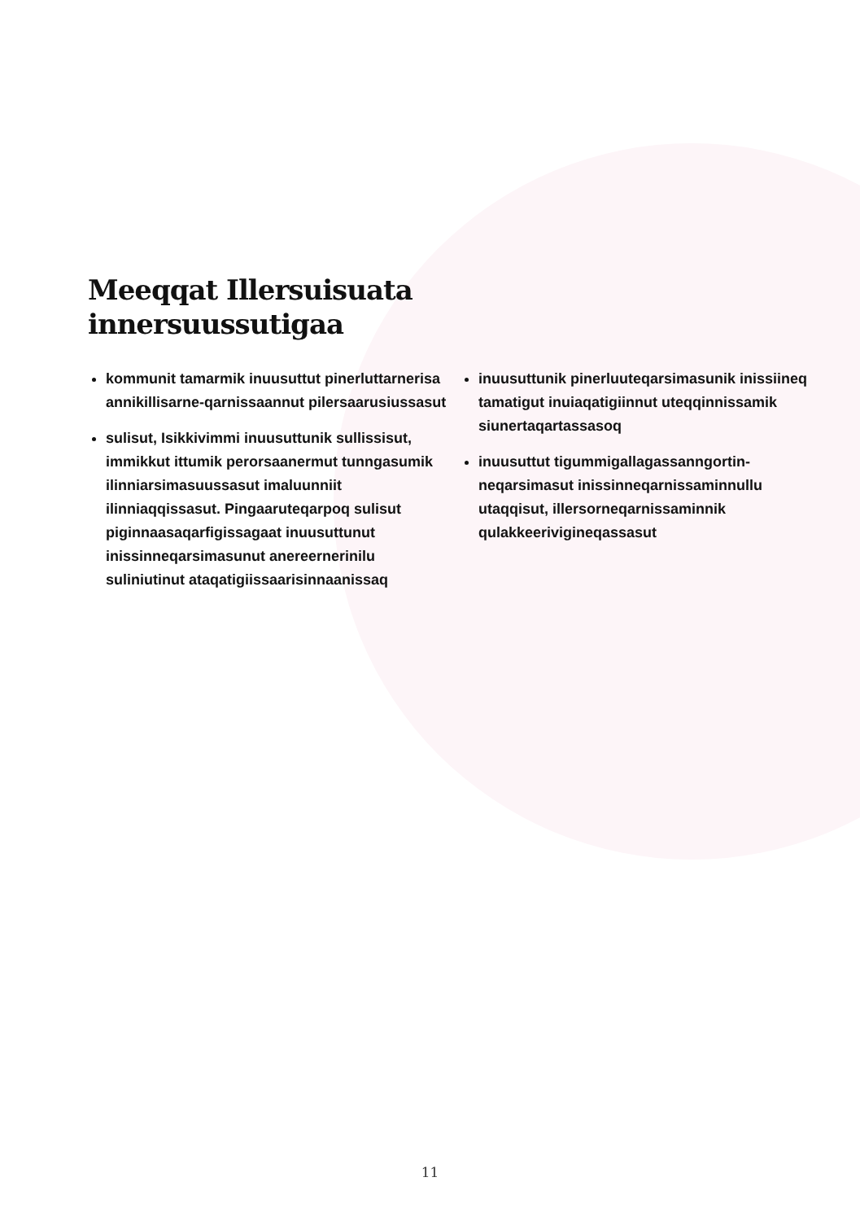Meeqqat Illersuisuata
innersuussutigaa
kommunit tamarmik inuusuttut pinerluttarnerisa annikillisarne-qarnissaannut pilersaarusiussasut
sulisut, Isikkivimmi inuusuttunik sullissisut, immikkut ittumik perorsaanermut tunngasumik ilinniarsimasuussasut imaluunniit ilinniaqqissasut. Pingaaruteqarpoq sulisut piginnaasaqarfigissagaat inuusuttunut inissinneqarsimasunut anereernerinilu suliniutinut ataqatigiissaarisinnaanissaq
inuusuttunik pinerluuteqarsimasunik inissiineq tamatigut inuiaqatigiinnut uteqqinnissamik siunertaqartassasoq
inuusuttut tigummigallagassanngortin-neqarsimasut inissinneqarnissaminnullu utaqqisut, illersorneqarnissaminnik qulakkeerivigineqassasut
11